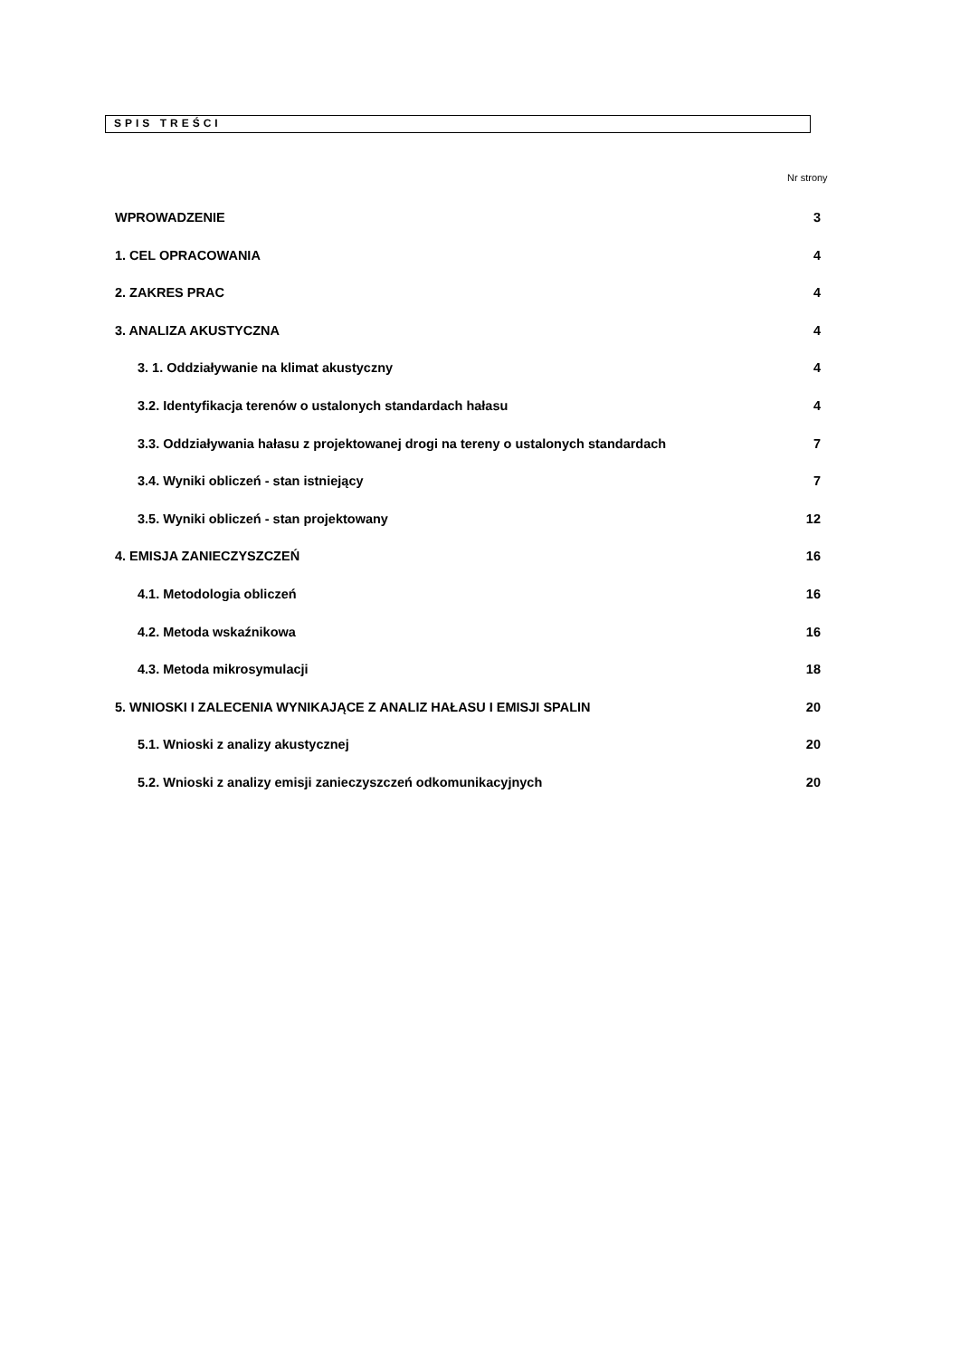SPIS TREŚCI
Nr strony
WPROWADZENIE 3
1. CEL OPRACOWANIA 4
2. ZAKRES PRAC 4
3. ANALIZA AKUSTYCZNA 4
3. 1. Oddziaływanie na klimat akustyczny 4
3.2. Identyfikacja terenów o ustalonych standardach hałasu 4
3.3. Oddziaływania hałasu z projektowanej drogi na tereny o ustalonych standardach 7
3.4. Wyniki obliczeń - stan istniejący 7
3.5. Wyniki obliczeń - stan projektowany 12
4. EMISJA ZANIECZYSZCZEŃ 16
4.1. Metodologia obliczeń 16
4.2. Metoda wskaźnikowa 16
4.3. Metoda mikrosymulacji 18
5. WNIOSKI I ZALECENIA WYNIKAJĄCE Z ANALIZ HAŁASU I EMISJI SPALIN 20
5.1. Wnioski z analizy akustycznej 20
5.2. Wnioski z analizy emisji zanieczyszczeń odkomunikacyjnych 20